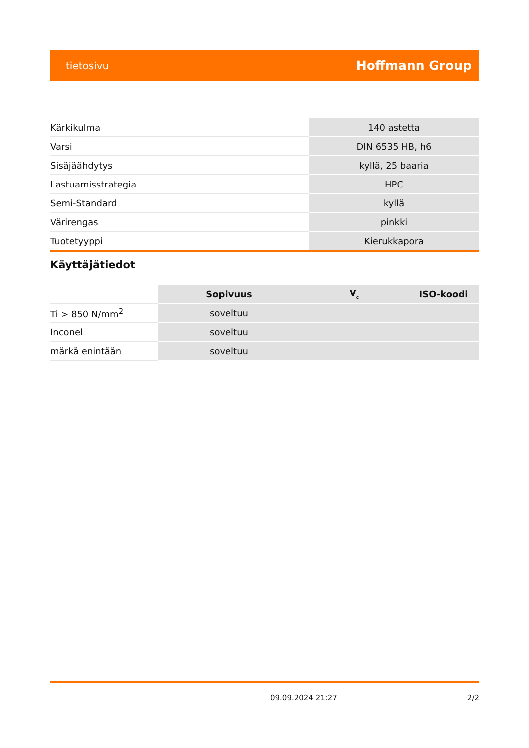tietosivu Hoffmann Group
| Kärkikulma | 140 astetta |
| Varsi | DIN 6535 HB, h6 |
| Sisäjäähdytys | kyllä, 25 baaria |
| Lastuamisstrategia | HPC |
| Semi-Standard | kyllä |
| Värirengas | pinkki |
| Tuotetyyppi | Kierukkapora |
Käyttäjätiedot
| | Sopivuus | V<sub>c</sub> | ISO-koodi |
| --- | --- | --- | --- |
| Ti > 850 N/mm<sup>2</sup> | soveltuu | | |
| Inconel | soveltuu | | |
| märkä enintään | soveltuu | | |
09.09.2024 21:27 2/2